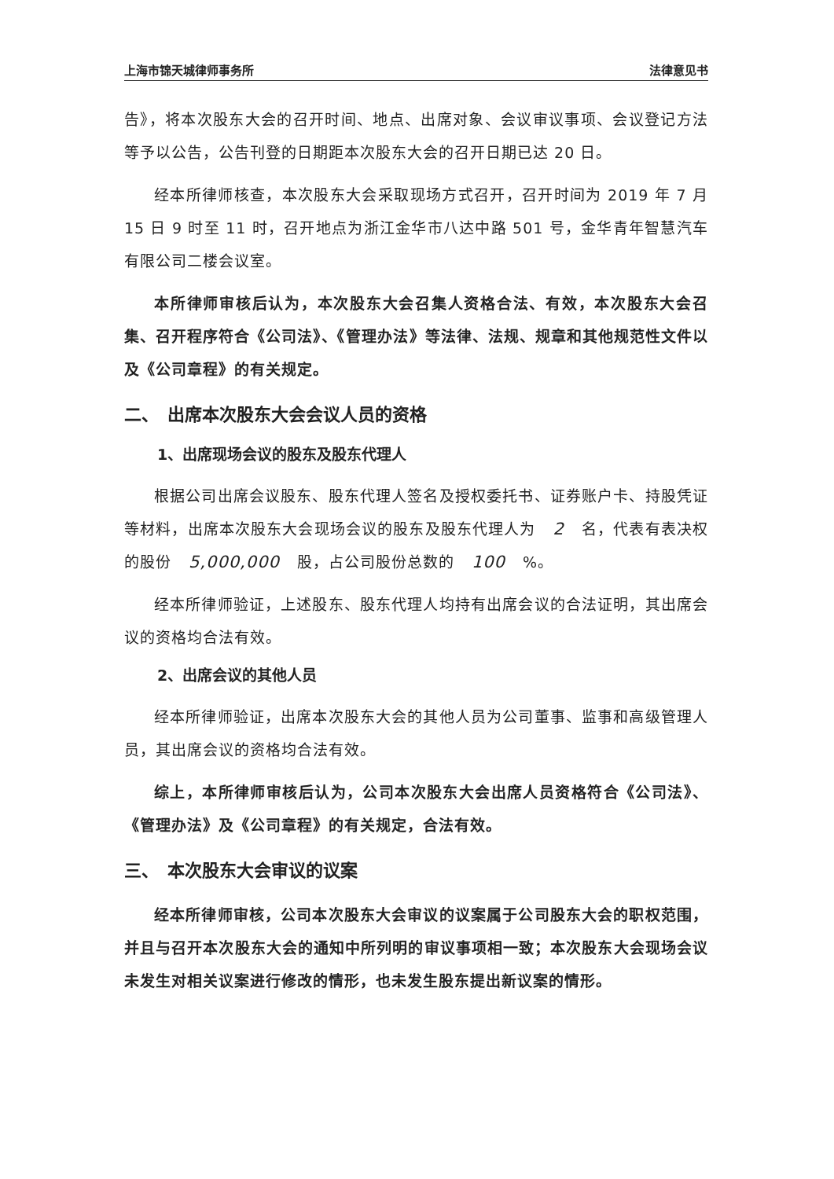上海市锦天城律师事务所 法律意见书
告》，将本次股东大会的召开时间、地点、出席对象、会议审议事项、会议登记方法等予以公告，公告刊登的日期距本次股东大会的召开日期已达 20 日。
经本所律师核查，本次股东大会采取现场方式召开，召开时间为 2019 年 7 月 15 日 9 时至 11 时，召开地点为浙江金华市八达中路 501 号，金华青年智慧汽车有限公司二楼会议室。
本所律师审核后认为，本次股东大会召集人资格合法、有效，本次股东大会召集、召开程序符合《公司法》、《管理办法》等法律、法规、规章和其他规范性文件以及《公司章程》的有关规定。
二、　出席本次股东大会会议人员的资格
1、出席现场会议的股东及股东代理人
根据公司出席会议股东、股东代理人签名及授权委托书、证券账户卡、持股凭证等材料，出席本次股东大会现场会议的股东及股东代理人为 2 名，代表有表决权的股份 5,000,000 股，占公司股份总数的 100%。
经本所律师验证，上述股东、股东代理人均持有出席会议的合法证明，其出席会议的资格均合法有效。
2、出席会议的其他人员
经本所律师验证，出席本次股东大会的其他人员为公司董事、监事和高级管理人员，其出席会议的资格均合法有效。
综上，本所律师审核后认为，公司本次股东大会出席人员资格符合《公司法》、《管理办法》及《公司章程》的有关规定，合法有效。
三、　本次股东大会审议的议案
经本所律师审核，公司本次股东大会审议的议案属于公司股东大会的职权范围，并且与召开本次股东大会的通知中所列明的审议事项相一致；本次股东大会现场会议未发生对相关议案进行修改的情形，也未发生股东提出新议案的情形。